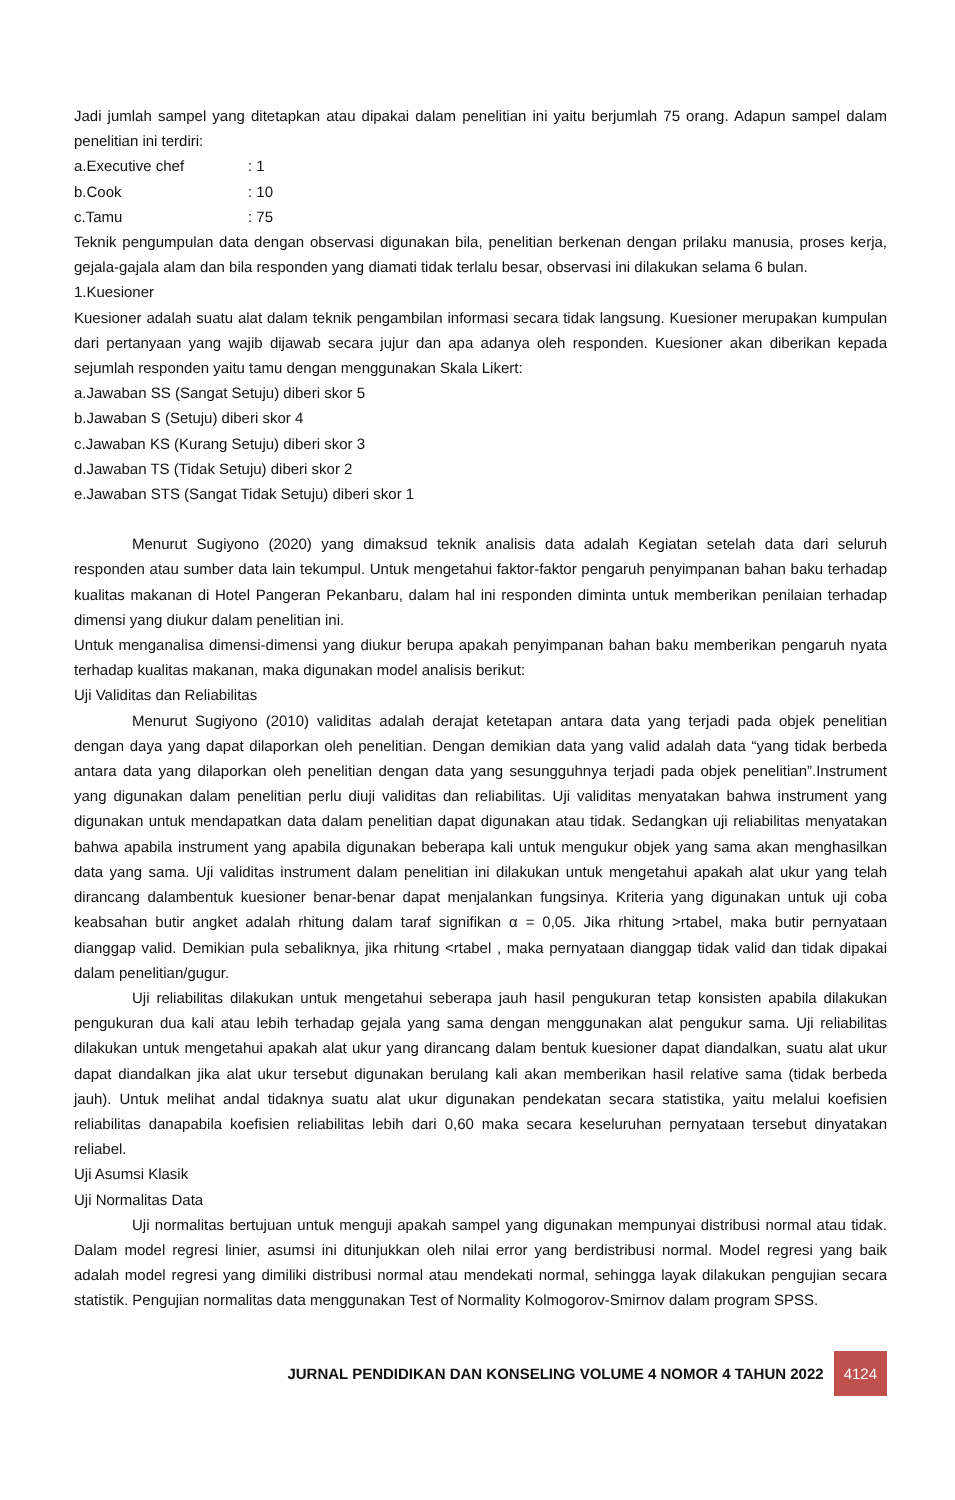Jadi jumlah sampel yang ditetapkan atau dipakai dalam penelitian ini yaitu berjumlah 75 orang. Adapun sampel dalam penelitian ini terdiri:
a.Executive chef: 1
b.Cook: 10
c.Tamu: 75
Teknik pengumpulan data dengan observasi digunakan bila, penelitian berkenan dengan prilaku manusia, proses kerja, gejala-gajala alam dan bila responden yang diamati tidak terlalu besar, observasi ini dilakukan selama 6 bulan.
1.Kuesioner
Kuesioner adalah suatu alat dalam teknik pengambilan informasi secara tidak langsung. Kuesioner merupakan kumpulan dari pertanyaan yang wajib dijawab secara jujur dan apa adanya oleh responden. Kuesioner akan diberikan kepada sejumlah responden yaitu tamu dengan menggunakan Skala Likert:
a.Jawaban SS (Sangat Setuju) diberi skor 5
b.Jawaban S (Setuju) diberi skor 4
c.Jawaban KS (Kurang Setuju) diberi skor 3
d.Jawaban TS (Tidak Setuju) diberi skor 2
e.Jawaban STS (Sangat Tidak Setuju) diberi skor 1
Menurut Sugiyono (2020) yang dimaksud teknik analisis data adalah Kegiatan setelah data dari seluruh responden atau sumber data lain tekumpul. Untuk mengetahui faktor-faktor pengaruh penyimpanan bahan baku terhadap kualitas makanan di Hotel Pangeran Pekanbaru, dalam hal ini responden diminta untuk memberikan penilaian terhadap dimensi yang diukur dalam penelitian ini.
Untuk menganalisa dimensi-dimensi yang diukur berupa apakah penyimpanan bahan baku memberikan pengaruh nyata terhadap kualitas makanan, maka digunakan model analisis berikut:
Uji Validitas dan Reliabilitas
Menurut Sugiyono (2010) validitas adalah derajat ketetapan antara data yang terjadi pada objek penelitian dengan daya yang dapat dilaporkan oleh penelitian. Dengan demikian data yang valid adalah data “yang tidak berbeda antara data yang dilaporkan oleh penelitian dengan data yang sesungguhnya terjadi pada objek penelitian”.Instrument yang digunakan dalam penelitian perlu diuji validitas dan reliabilitas. Uji validitas menyatakan bahwa instrument yang digunakan untuk mendapatkan data dalam penelitian dapat digunakan atau tidak. Sedangkan uji reliabilitas menyatakan bahwa apabila instrument yang apabila digunakan beberapa kali untuk mengukur objek yang sama akan menghasilkan data yang sama. Uji validitas instrument dalam penelitian ini dilakukan untuk mengetahui apakah alat ukur yang telah dirancang dalambentuk kuesioner benar-benar dapat menjalankan fungsinya. Kriteria yang digunakan untuk uji coba keabsahan butir angket adalah rhitung dalam taraf signifikan α = 0,05. Jika rhitung >rtabel, maka butir pernyataan dianggap valid. Demikian pula sebaliknya, jika rhitung <rtabel , maka pernyataan dianggap tidak valid dan tidak dipakai dalam penelitian/gugur.
Uji reliabilitas dilakukan untuk mengetahui seberapa jauh hasil pengukuran tetap konsisten apabila dilakukan pengukuran dua kali atau lebih terhadap gejala yang sama dengan menggunakan alat pengukur sama. Uji reliabilitas dilakukan untuk mengetahui apakah alat ukur yang dirancang dalam bentuk kuesioner dapat diandalkan, suatu alat ukur dapat diandalkan jika alat ukur tersebut digunakan berulang kali akan memberikan hasil relative sama (tidak berbeda jauh). Untuk melihat andal tidaknya suatu alat ukur digunakan pendekatan secara statistika, yaitu melalui koefisien reliabilitas danapabila koefisien reliabilitas lebih dari 0,60 maka secara keseluruhan pernyataan tersebut dinyatakan reliabel.
Uji Asumsi Klasik
Uji Normalitas Data
Uji normalitas bertujuan untuk menguji apakah sampel yang digunakan mempunyai distribusi normal atau tidak. Dalam model regresi linier, asumsi ini ditunjukkan oleh nilai error yang berdistribusi normal. Model regresi yang baik adalah model regresi yang dimiliki distribusi normal atau mendekati normal, sehingga layak dilakukan pengujian secara statistik. Pengujian normalitas data menggunakan Test of Normality Kolmogorov-Smirnov dalam program SPSS.
JURNAL PENDIDIKAN DAN KONSELING VOLUME 4 NOMOR 4 TAHUN 2022 4124